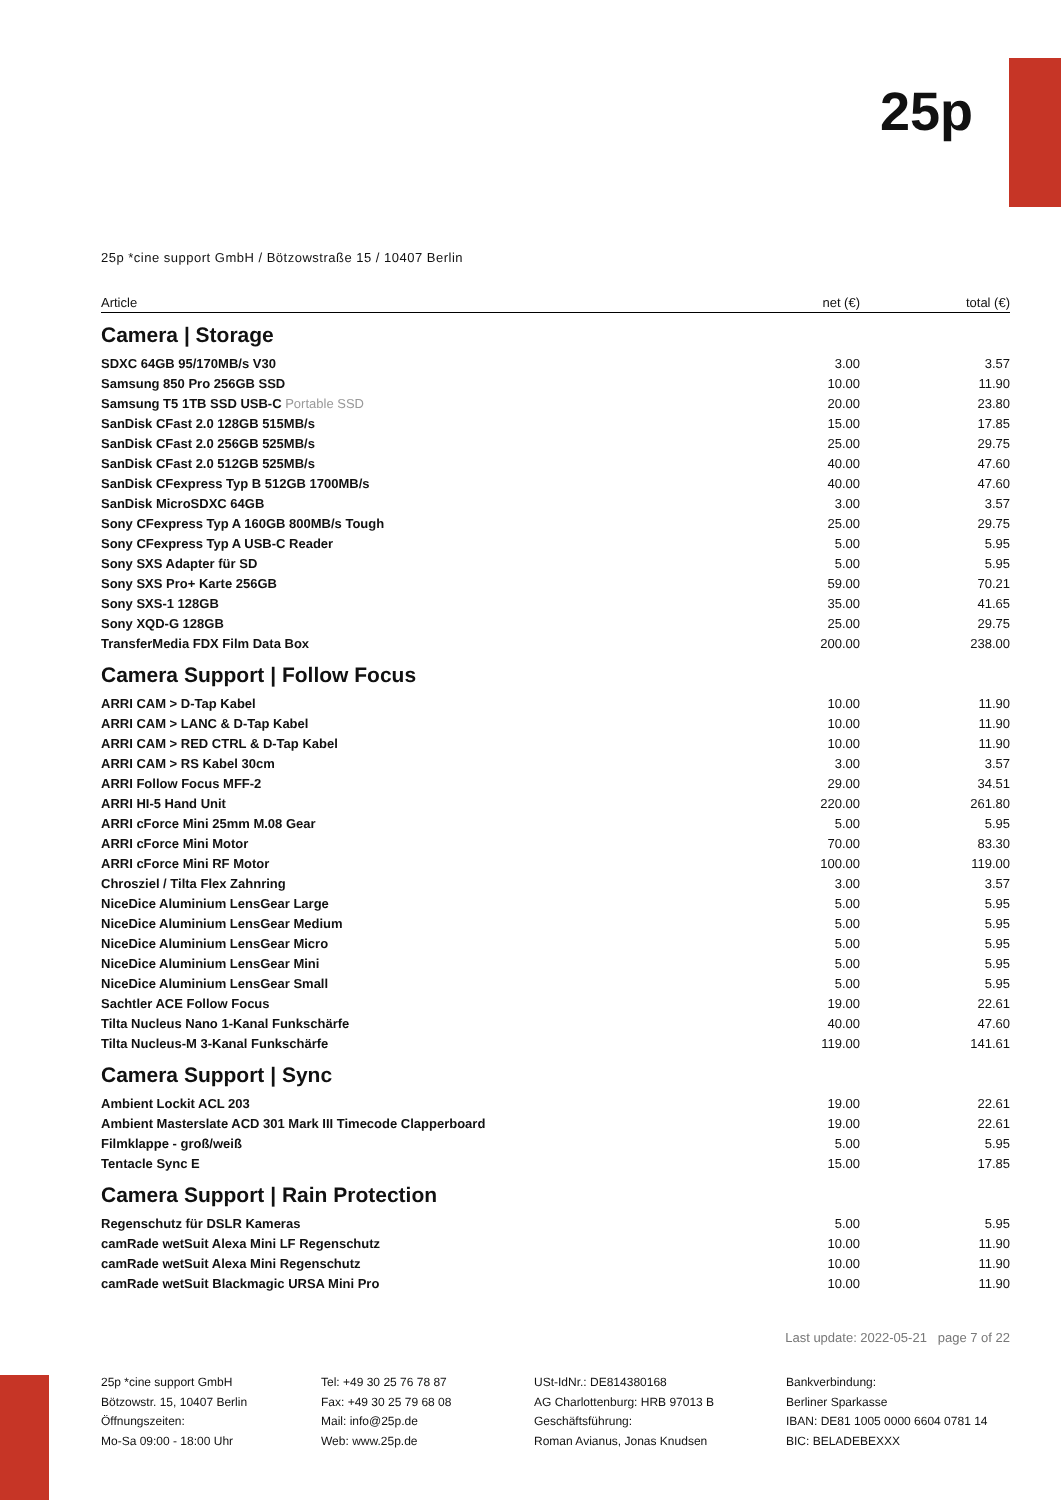25p
25p *cine support GmbH / Bötzowstraße 15 / 10407 Berlin
| Article | net (€) | total (€) |
| --- | --- | --- |
| Camera / Storage | | |
| SDXC 64GB 95/170MB/s V30 | 3.00 | 3.57 |
| Samsung 850 Pro 256GB SSD | 10.00 | 11.90 |
| Samsung T5 1TB SSD USB-C Portable SSD | 20.00 | 23.80 |
| SanDisk CFast 2.0 128GB 515MB/s | 15.00 | 17.85 |
| SanDisk CFast 2.0 256GB 525MB/s | 25.00 | 29.75 |
| SanDisk CFast 2.0 512GB 525MB/s | 40.00 | 47.60 |
| SanDisk CFexpress Typ B 512GB 1700MB/s | 40.00 | 47.60 |
| SanDisk MicroSDXC 64GB | 3.00 | 3.57 |
| Sony CFexpress Typ A 160GB 800MB/s Tough | 25.00 | 29.75 |
| Sony CFexpress Typ A USB-C Reader | 5.00 | 5.95 |
| Sony SXS Adapter für SD | 5.00 | 5.95 |
| Sony SXS Pro+ Karte 256GB | 59.00 | 70.21 |
| Sony SXS-1 128GB | 35.00 | 41.65 |
| Sony XQD-G 128GB | 25.00 | 29.75 |
| TransferMedia FDX Film Data Box | 200.00 | 238.00 |
| Camera Support / Follow Focus | | |
| ARRI CAM > D-Tap Kabel | 10.00 | 11.90 |
| ARRI CAM > LANC & D-Tap Kabel | 10.00 | 11.90 |
| ARRI CAM > RED CTRL & D-Tap Kabel | 10.00 | 11.90 |
| ARRI CAM > RS Kabel 30cm | 3.00 | 3.57 |
| ARRI Follow Focus MFF-2 | 29.00 | 34.51 |
| ARRI HI-5 Hand Unit | 220.00 | 261.80 |
| ARRI cForce Mini 25mm M.08 Gear | 5.00 | 5.95 |
| ARRI cForce Mini Motor | 70.00 | 83.30 |
| ARRI cForce Mini RF Motor | 100.00 | 119.00 |
| Chrosziel / Tilta Flex Zahnring | 3.00 | 3.57 |
| NiceDice Aluminium LensGear Large | 5.00 | 5.95 |
| NiceDice Aluminium LensGear Medium | 5.00 | 5.95 |
| NiceDice Aluminium LensGear Micro | 5.00 | 5.95 |
| NiceDice Aluminium LensGear Mini | 5.00 | 5.95 |
| NiceDice Aluminium LensGear Small | 5.00 | 5.95 |
| Sachtler ACE Follow Focus | 19.00 | 22.61 |
| Tilta Nucleus Nano 1-Kanal Funkschärfe | 40.00 | 47.60 |
| Tilta Nucleus-M 3-Kanal Funkschärfe | 119.00 | 141.61 |
| Camera Support / Sync | | |
| Ambient Lockit ACL 203 | 19.00 | 22.61 |
| Ambient Masterslate ACD 301 Mark III Timecode Clapperboard | 19.00 | 22.61 |
| Filmklappe - groß/weiß | 5.00 | 5.95 |
| Tentacle Sync E | 15.00 | 17.85 |
| Camera Support / Rain Protection | | |
| Regenschutz für DSLR Kameras | 5.00 | 5.95 |
| camRade wetSuit Alexa Mini LF Regenschutz | 10.00 | 11.90 |
| camRade wetSuit Alexa Mini Regenschutz | 10.00 | 11.90 |
| camRade wetSuit Blackmagic URSA Mini Pro | 10.00 | 11.90 |
Last update: 2022-05-21 page 7 of 22
25p *cine support GmbH
Bötzowstr. 15, 10407 Berlin
Öffnungszeiten:
Mo-Sa 09:00 - 18:00 Uhr
Tel: +49 30 25 76 78 87
Fax: +49 30 25 79 68 08
Mail: info@25p.de
Web: www.25p.de
USt-IdNr.: DE814380168
AG Charlottenburg: HRB 97013 B
Geschäftsführung:
Roman Avianus, Jonas Knudsen
Bankverbindung:
Berliner Sparkasse
IBAN: DE81 1005 0000 6604 0781 14
BIC: BELADEBEXXX